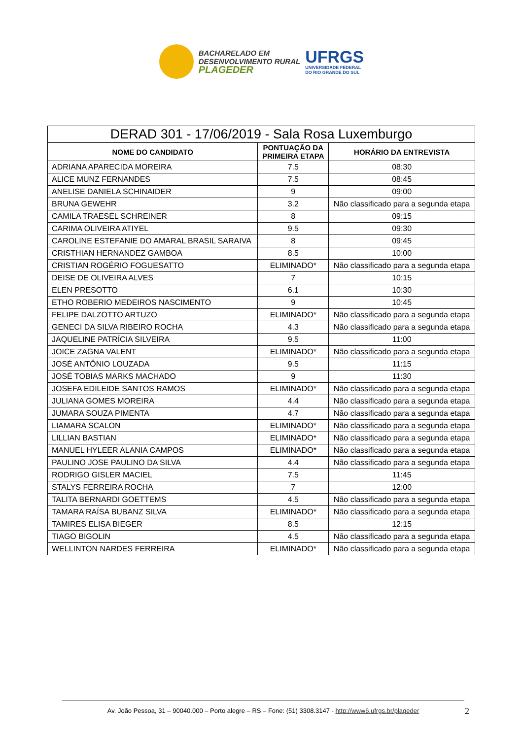BACHARELADO EM
DESENVOLVIMENTO RURAL
PLAGEDER
UFRGS
UNIVERSIDADE FEDERAL
DO RIO GRANDE DO SUL
| DERAD 301 - 17/06/2019 - Sala Rosa Luxemburgo | | |
| --- | --- | --- |
| NOME DO CANDIDATO | PONTUAÇÃO DA PRIMEIRA ETAPA | HORÁRIO DA ENTREVISTA |
| ADRIANA APARECIDA MOREIRA | 7.5 | 08:30 |
| ALICE MUNZ FERNANDES | 7.5 | 08:45 |
| ANELISE DANIELA SCHINAIDER | 9 | 09:00 |
| BRUNA GEWEHR | 3.2 | Não classificado para a segunda etapa |
| CAMILA TRAESEL SCHREINER | 8 | 09:15 |
| CARIMA OLIVEIRA ATIYEL | 9.5 | 09:30 |
| CAROLINE ESTEFANIE DO AMARAL BRASIL SARAIVA | 8 | 09:45 |
| CRISTHIAN HERNANDEZ GAMBOA | 8.5 | 10:00 |
| CRISTIAN ROGÉRIO FOGUESATTO | ELIMINADO* | Não classificado para a segunda etapa |
| DEISE DE OLIVEIRA ALVES | 7 | 10:15 |
| ELEN PRESOTTO | 6.1 | 10:30 |
| ETHO ROBERIO MEDEIROS NASCIMENTO | 9 | 10:45 |
| FELIPE DALZOTTO ARTUZO | ELIMINADO* | Não classificado para a segunda etapa |
| GENECI DA SILVA RIBEIRO ROCHA | 4.3 | Não classificado para a segunda etapa |
| JAQUELINE PATRÍCIA SILVEIRA | 9.5 | 11:00 |
| JOICE ZAGNA VALENT | ELIMINADO* | Não classificado para a segunda etapa |
| JOSÉ ANTÔNIO LOUZADA | 9.5 | 11:15 |
| JOSÉ TOBIAS MARKS MACHADO | 9 | 11:30 |
| JOSEFA EDILEIDE SANTOS RAMOS | ELIMINADO* | Não classificado para a segunda etapa |
| JULIANA GOMES MOREIRA | 4.4 | Não classificado para a segunda etapa |
| JUMARA SOUZA PIMENTA | 4.7 | Não classificado para a segunda etapa |
| LIAMARA SCALON | ELIMINADO* | Não classificado para a segunda etapa |
| LILLIAN BASTIAN | ELIMINADO* | Não classificado para a segunda etapa |
| MANUEL HYLEER ALANIA CAMPOS | ELIMINADO* | Não classificado para a segunda etapa |
| PAULINO JOSE PAULINO DA SILVA | 4.4 | Não classificado para a segunda etapa |
| RODRIGO GISLER MACIEL | 7.5 | 11:45 |
| STALYS FERREIRA ROCHA | 7 | 12:00 |
| TALITA BERNARDI GOETTEMS | 4.5 | Não classificado para a segunda etapa |
| TAMARA RAÍSA BUBANZ SILVA | ELIMINADO* | Não classificado para a segunda etapa |
| TAMIRES ELISA BIEGER | 8.5 | 12:15 |
| TIAGO BIGOLIN | 4.5 | Não classificado para a segunda etapa |
| WELLINTON NARDES FERREIRA | ELIMINADO* | Não classificado para a segunda etapa |
Av. João Pessoa, 31 – 90040.000 – Porto alegre – RS – Fone: (51) 3308.3147 - http://www6.ufrgs.br/plageder 2